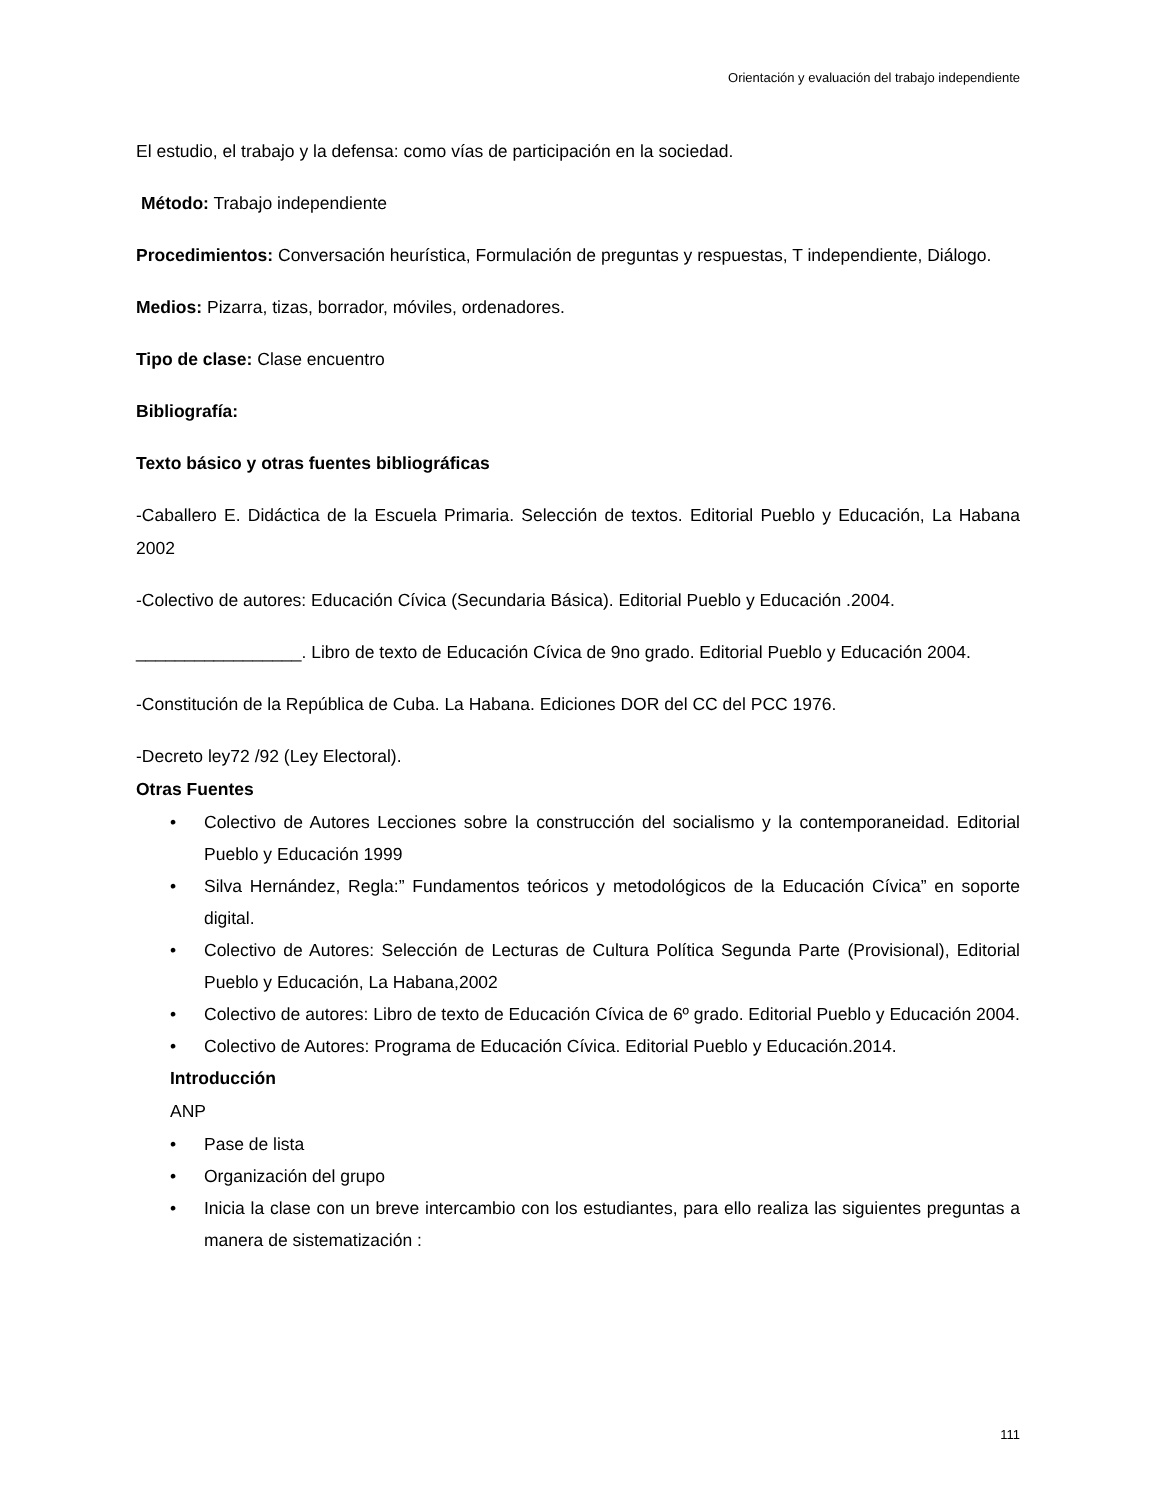Orientación y evaluación del trabajo independiente
El estudio, el trabajo y la defensa: como vías de participación en la sociedad.
Método: Trabajo independiente
Procedimientos: Conversación heurística, Formulación de preguntas y respuestas, T independiente, Diálogo.
Medios: Pizarra, tizas, borrador, móviles, ordenadores.
Tipo de clase: Clase encuentro
Bibliografía:
Texto básico y otras fuentes bibliográficas
-Caballero E. Didáctica de la Escuela Primaria. Selección de textos. Editorial Pueblo y Educación, La Habana 2002
-Colectivo de autores: Educación Cívica (Secundaria Básica). Editorial Pueblo y Educación .2004.
_________________. Libro de texto de Educación Cívica de 9no grado. Editorial Pueblo y Educación 2004.
-Constitución de la República de Cuba. La Habana. Ediciones DOR del CC del PCC 1976.
-Decreto ley72 /92 (Ley Electoral).
Otras Fuentes
• Colectivo de Autores Lecciones sobre la construcción del socialismo y la contemporaneidad. Editorial Pueblo y Educación 1999
• Silva Hernández, Regla:” Fundamentos teóricos y metodológicos de la Educación Cívica” en soporte digital.
• Colectivo de Autores: Selección de Lecturas de Cultura Política Segunda Parte (Provisional), Editorial Pueblo y Educación, La Habana,2002
• Colectivo de autores: Libro de texto de Educación Cívica de 6º grado. Editorial Pueblo y Educación 2004.
• Colectivo de Autores: Programa de Educación Cívica. Editorial Pueblo y Educación.2014.
Introducción
ANP
• Pase de lista
• Organización del grupo
• Inicia la clase con un breve intercambio con los estudiantes, para ello realiza las siguientes preguntas a manera de sistematización :
111